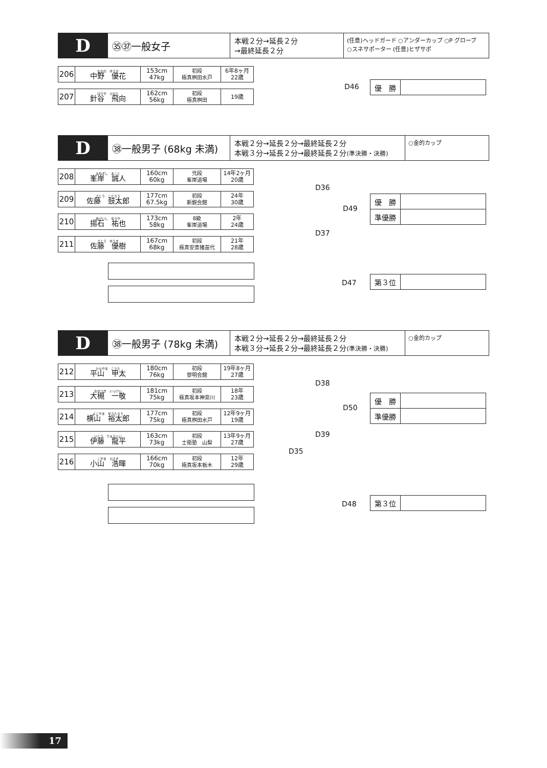D
㉟㊲一般女子
本戦２分→延長２分
→最終延長２分
(任意)ヘッドガード ○アンダーカップ ○P グローブ
○スネサポーター (任意)ヒザサポ
| 206 | なかの ゆうか 中野 優花 | 153cm 47kg | 初段 極真桝田水戸 | 6年8ヶ月 22歳 |
| 207 | はりや ひなた 針谷 飛向 | 162cm 56kg | 初段 極真桝田 | 19歳 |
D46
| 優 勝 | |
D
㊳一般男子 (68kg 未満)
本戦２分→延長２分→最終延長２分
本戦３分→延長２分→最終延長２分(準決勝・決勝)
○金的カップ
| 208 | みねぎし まこと 峯岸 誠人 | 160cm 60kg | 弐段 峯岸道場 | 14年2ヶ月 20歳 |
| 209 | さとう こたろう 佐藤 鼓太郎 | 177cm 67.5kg | 初段 新鋭会館 | 24年 30歳 |
| 210 | あげいし ゆうや 揚石 祐也 | 173cm 58kg | 8級 峯岸道場 | 2年 24歳 |
| 211 | さとう ゆうき 佐藤 優樹 | 167cm 68kg | 初段 極真安斎猪苗代 | 21年 28歳 |
D36
D49
D37
| 優 勝 | |
| 準優勝 | |
D47
| 第３位 | |
D
㊳一般男子 (78kg 未満)
本戦２分→延長２分→最終延長２分
本戦３分→延長２分→最終延長２分(準決勝・決勝)
○金的カップ
| 212 | ひらやま こうた 平山 甲太 | 180cm 76kg | 初段 黎明会館 | 19年8ヶ月 27歳 |
| 213 | おおつき いっけい 大槻 一敬 | 181cm 75kg | 初段 極真坂本神奈川 | 18年 23歳 |
| 214 | よこやま ゆうたろう 横山 裕太郎 | 177cm 75kg | 初段 極真桝田水戸 | 12年9ヶ月 19歳 |
| 215 | いとう りゅうへい 伊藤 龍平 | 163cm 73kg | 初段 士衛塾 山梨 | 13年9ヶ月 27歳 |
| 216 | こやま ひろき 小山 浩暉 | 166cm 70kg | 初段 極真坂本栃木 | 12年 29歳 |
D38
D50
D39
D35
| 優 勝 | |
| 準優勝 | |
D48
| 第３位 | |
17